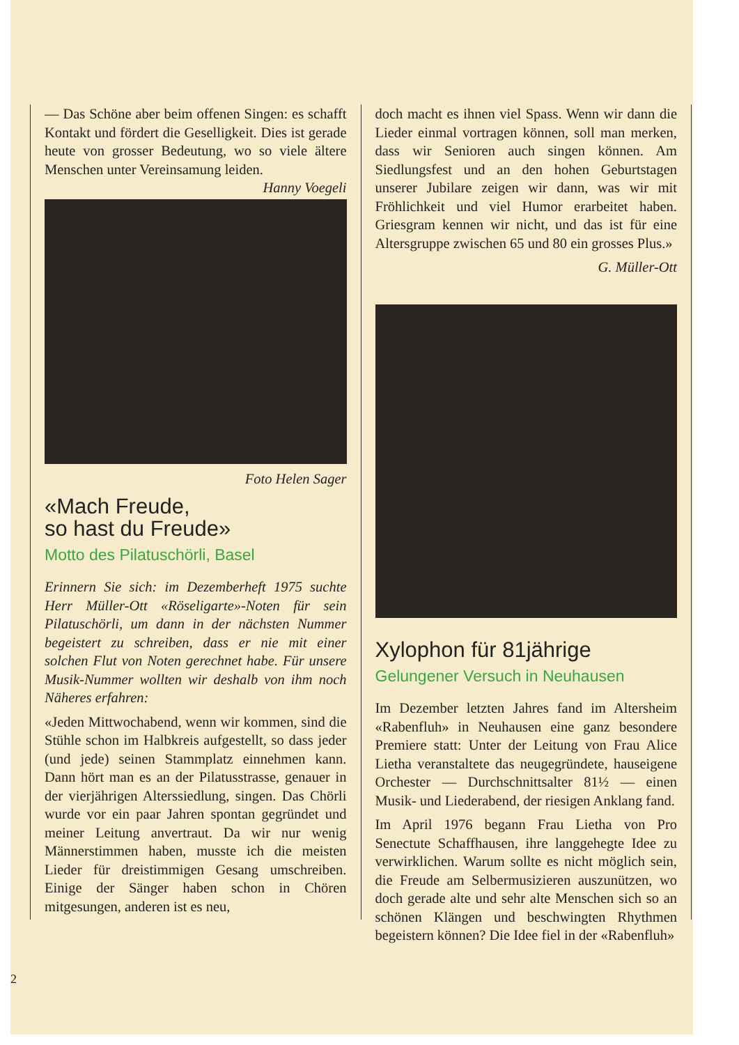— Das Schöne aber beim offenen Singen: es schafft Kontakt und fördert die Geselligkeit. Dies ist gerade heute von grosser Bedeutung, wo so viele ältere Menschen unter Vereinsamung leiden. Hanny Voegeli
Foto Helen Sager
«Mach Freude,
so hast du Freude»
Motto des Pilatuschörli, Basel
Erinnern Sie sich: im Dezemberheft 1975 suchte Herr Müller-Ott «Röseligarte»-Noten für sein Pilatuschörli, um dann in der nächsten Nummer begeistert zu schreiben, dass er nie mit einer solchen Flut von Noten gerechnet habe. Für unsere Musik-Nummer wollten wir deshalb von ihm noch Näheres erfahren:
«Jeden Mittwochabend, wenn wir kommen, sind die Stühle schon im Halbkreis aufgestellt, so dass jeder (und jede) seinen Stammplatz einnehmen kann. Dann hört man es an der Pilatusstrasse, genauer in der vierjährigen Alterssiedlung, singen. Das Chörli wurde vor ein paar Jahren spontan gegründet und meiner Leitung anvertraut. Da wir nur wenig Männerstimmen haben, musste ich die meisten Lieder für dreistimmigen Gesang umschreiben. Einige der Sänger haben schon in Chören mitgesungen, anderen ist es neu,
doch macht es ihnen viel Spass. Wenn wir dann die Lieder einmal vortragen können, soll man merken, dass wir Senioren auch singen können. Am Siedlungsfest und an den hohen Geburtstagen unserer Jubilare zeigen wir dann, was wir mit Fröhlichkeit und viel Humor erarbeitet haben. Griesgram kennen wir nicht, und das ist für eine Altersgruppe zwischen 65 und 80 ein grosses Plus.»
G. Müller-Ott
Xylophon für 81jährige
Gelungener Versuch in Neuhausen
Im Dezember letzten Jahres fand im Altersheim «Rabenfluh» in Neuhausen eine ganz besondere Premiere statt: Unter der Leitung von Frau Alice Lietha veranstaltete das neugegründete, hauseigene Orchester — Durchschnittsalter 81½ — einen Musik- und Liederabend, der riesigen Anklang fand.
Im April 1976 begann Frau Lietha von Pro Senectute Schaffhausen, ihre langgehegte Idee zu verwirklichen. Warum sollte es nicht möglich sein, die Freude am Selbermusizieren auszunützen, wo doch gerade alte und sehr alte Menschen sich so an schönen Klängen und beschwingten Rhythmen begeistern können? Die Idee fiel in der «Rabenfluh»
2